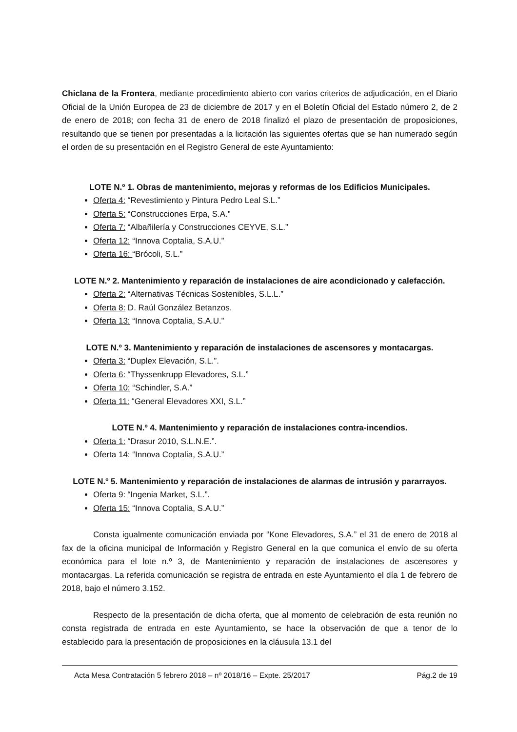Chiclana de la Frontera, mediante procedimiento abierto con varios criterios de adjudicación, en el Diario Oficial de la Unión Europea de 23 de diciembre de 2017 y en el Boletín Oficial del Estado número 2, de 2 de enero de 2018; con fecha 31 de enero de 2018 finalizó el plazo de presentación de proposiciones, resultando que se tienen por presentadas a la licitación las siguientes ofertas que se han numerado según el orden de su presentación en el Registro General de este Ayuntamiento:
LOTE N.º 1. Obras de mantenimiento, mejoras y reformas de los Edificios Municipales.
Oferta 4: “Revestimiento y Pintura Pedro Leal S.L.”
Oferta 5: “Construcciones Erpa, S.A.”
Oferta 7: “Albañilería y Construcciones CEYVE, S.L.”
Oferta 12: “Innova Coptalia, S.A.U.”
Oferta 16: “Brócoli, S.L.”
LOTE N.º 2. Mantenimiento y reparación de instalaciones de aire acondicionado y calefacción.
Oferta 2: “Alternativas Técnicas Sostenibles, S.L.L.”
Oferta 8: D. Raúl González Betanzos.
Oferta 13: “Innova Coptalia, S.A.U.”
LOTE N.º 3. Mantenimiento y reparación de instalaciones de ascensores y montacargas.
Oferta 3: “Duplex Elevación, S.L.”.
Oferta 6: “Thyssenkrupp Elevadores, S.L.”
Oferta 10: “Schindler, S.A.”
Oferta 11: “General Elevadores XXI, S.L.”
LOTE N.º 4. Mantenimiento y reparación de instalaciones contra-incendios.
Oferta 1: “Drasur 2010, S.L.N.E.”.
Oferta 14: “Innova Coptalia, S.A.U.”
LOTE N.º 5. Mantenimiento y reparación de instalaciones de alarmas de intrusión y pararrayos.
Oferta 9: “Ingenia Market, S.L.”.
Oferta 15: “Innova Coptalia, S.A.U.”
Consta igualmente comunicación enviada por “Kone Elevadores, S.A.” el 31 de enero de 2018 al fax de la oficina municipal de Información y Registro General en la que comunica el envío de su oferta económica para el lote n.º 3, de Mantenimiento y reparación de instalaciones de ascensores y montacargas. La referida comunicación se registra de entrada en este Ayuntamiento el día 1 de febrero de 2018, bajo el número 3.152.
Respecto de la presentación de dicha oferta, que al momento de celebración de esta reunión no consta registrada de entrada en este Ayuntamiento, se hace la observación de que a tenor de lo establecido para la presentación de proposiciones en la cláusula 13.1 del
Acta Mesa Contratación 5 febrero 2018 – nº 2018/16 – Expte. 25/2017 Pág.2 de 19